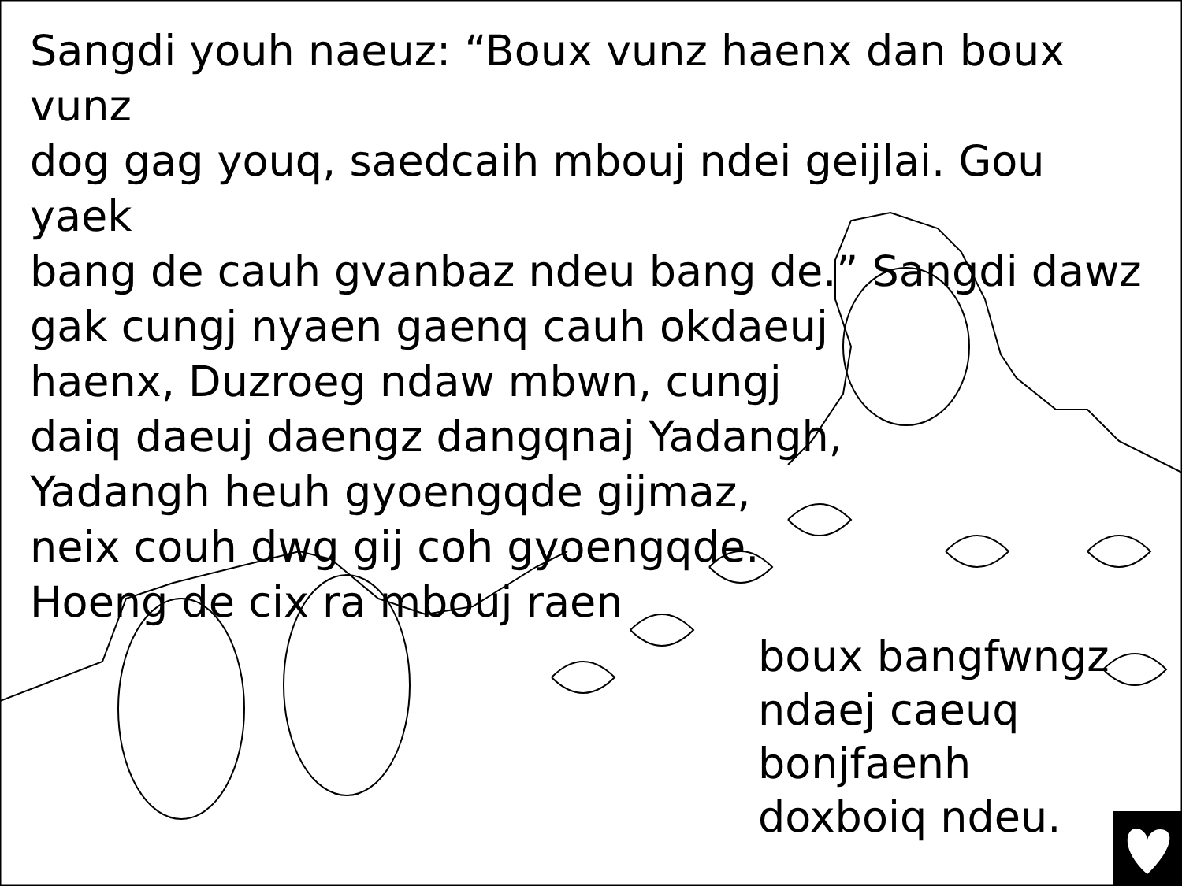Sangdi youh naeuz: “Boux vunz haenx dan boux vunz
dog gag youq, saedcaih mbouj ndei geijlai. Gou yaek
bang de cauh gvanbaz ndeu bang de.” Sangdi dawz
gak cungj nyaen gaenq cauh okdaeuj
haenx, Duzroeg ndaw mbwn, cungj
daiq daeuj daengz dangqnaj Yadangh,
Yadangh heuh gyoengqde gijmaz,
neix couh dwg gij coh gyoengqde.
Hoeng de cix ra mbouj raen
boux bangfwngz
ndaej caeuq
bonjfaenh
doxboiq ndeu.